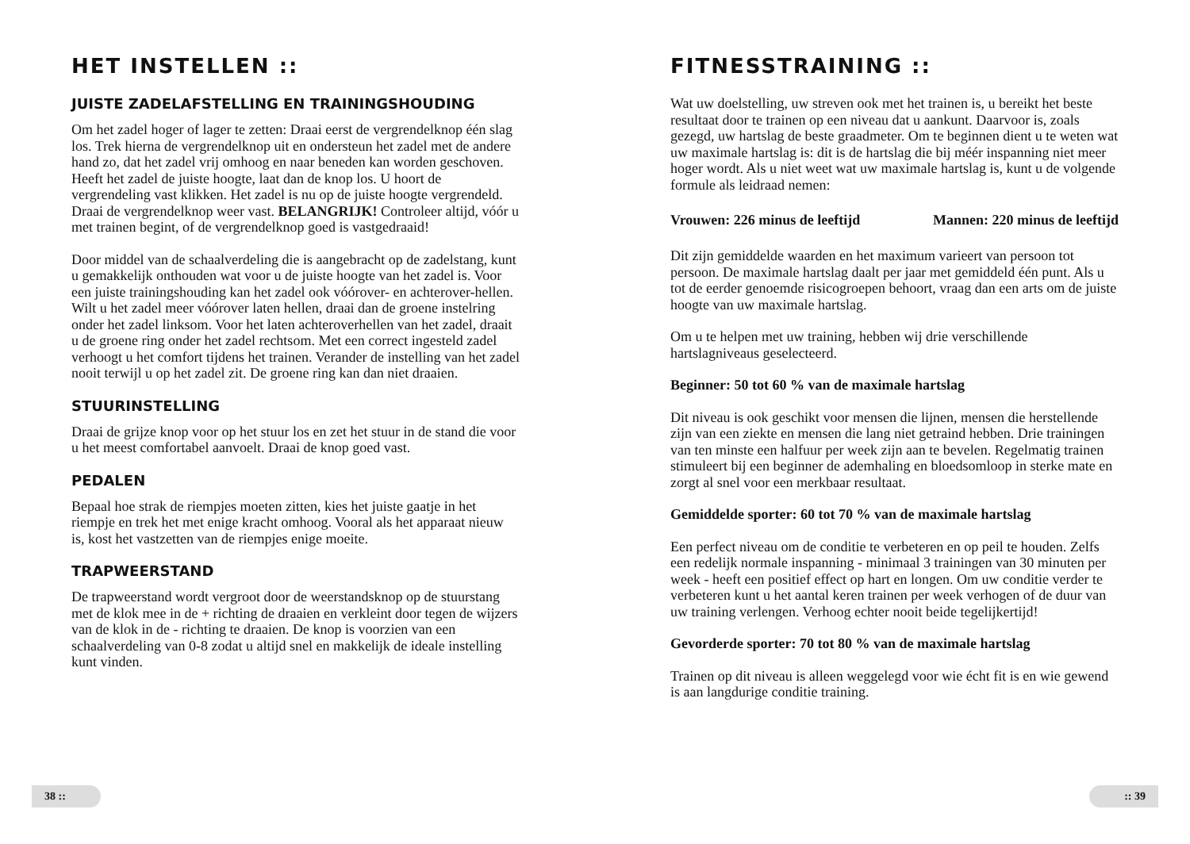HET INSTELLEN ::
JUISTE ZADELAFSTELLING EN TRAININGSHOUDING
Om het zadel hoger of lager te zetten: Draai eerst de vergrendelknop één slag los. Trek hierna de vergrendelknop uit en ondersteun het zadel met de andere hand zo, dat het zadel vrij omhoog en naar beneden kan worden geschoven. Heeft het zadel de juiste hoogte, laat dan de knop los. U hoort de vergrendeling vast klikken. Het zadel is nu op de juiste hoogte vergrendeld. Draai de vergrendelknop weer vast. BELANGRIJK! Controleer altijd, vóór u met trainen begint, of de vergrendelknop goed is vastgedraaid!
Door middel van de schaalverdeling die is aangebracht op de zadelstang, kunt u gemakkelijk onthouden wat voor u de juiste hoogte van het zadel is. Voor een juiste trainingshouding kan het zadel ook vóórover- en achterover-hellen. Wilt u het zadel meer vóórover laten hellen, draai dan de groene instelring onder het zadel linksom. Voor het laten achteroverhellen van het zadel, draait u de groene ring onder het zadel rechtsom. Met een correct ingesteld zadel verhoogt u het comfort tijdens het trainen. Verander de instelling van het zadel nooit terwijl u op het zadel zit. De groene ring kan dan niet draaien.
STUURINSTELLING
Draai de grijze knop voor op het stuur los en zet het stuur in de stand die voor u het meest comfortabel aanvoelt. Draai de knop goed vast.
PEDALEN
Bepaal hoe strak de riempjes moeten zitten, kies het juiste gaatje in het riempje en trek het met enige kracht omhoog. Vooral als het apparaat nieuw is, kost het vastzetten van de riempjes enige moeite.
TRAPWEERSTAND
De trapweerstand wordt vergroot door de weerstandsknop op de stuurstang met de klok mee in de + richting de draaien en verkleint door tegen de wijzers van de klok in de - richting te draaien. De knop is voorzien van een schaalverdeling van 0-8 zodat u altijd snel en makkelijk de ideale instelling kunt vinden.
FITNESSTRAINING ::
Wat uw doelstelling, uw streven ook met het trainen is, u bereikt het beste resultaat door te trainen op een niveau dat u aankunt. Daarvoor is, zoals gezegd, uw hartslag de beste graadmeter. Om te beginnen dient u te weten wat uw maximale hartslag is: dit is de hartslag die bij méér inspanning niet meer hoger wordt. Als u niet weet wat uw maximale hartslag is, kunt u de volgende formule als leidraad nemen:
Vrouwen: 226 minus de leeftijd Mannen: 220 minus de leeftijd
Dit zijn gemiddelde waarden en het maximum varieert van persoon tot persoon. De maximale hartslag daalt per jaar met gemiddeld één punt. Als u tot de eerder genoemde risicogroepen behoort, vraag dan een arts om de juiste hoogte van uw maximale hartslag.
Om u te helpen met uw training, hebben wij drie verschillende hartslagniveaus geselecteerd.
Beginner: 50 tot 60 % van de maximale hartslag
Dit niveau is ook geschikt voor mensen die lijnen, mensen die herstellende zijn van een ziekte en mensen die lang niet getraind hebben. Drie trainingen van ten minste een halfuur per week zijn aan te bevelen. Regelmatig trainen stimuleert bij een beginner de ademhaling en bloedsomloop in sterke mate en zorgt al snel voor een merkbaar resultaat.
Gemiddelde sporter: 60 tot 70 % van de maximale hartslag
Een perfect niveau om de conditie te verbeteren en op peil te houden. Zelfs een redelijk normale inspanning - minimaal 3 trainingen van 30 minuten per week - heeft een positief effect op hart en longen. Om uw conditie verder te verbeteren kunt u het aantal keren trainen per week verhogen of de duur van uw training verlengen. Verhoog echter nooit beide tegelijkertijd!
Gevorderde sporter: 70 tot 80 % van de maximale hartslag
Trainen op dit niveau is alleen weggelegd voor wie écht fit is en wie gewend is aan langdurige conditie training.
38 :: :: 39